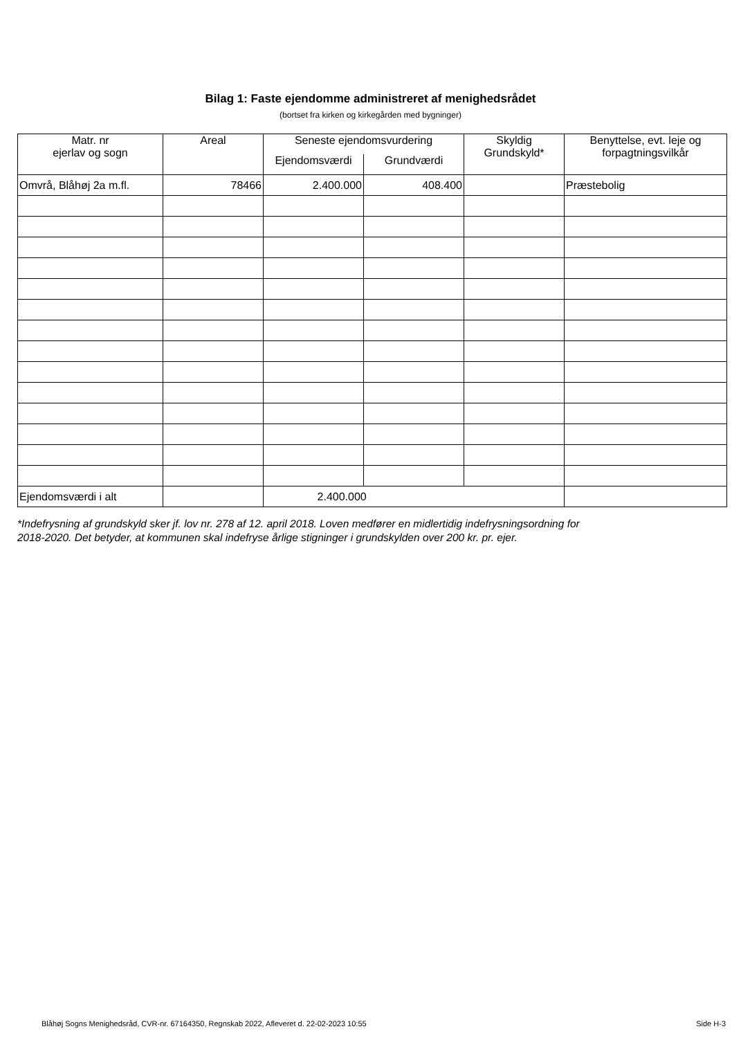Bilag 1: Faste ejendomme administreret af menighedsrådet
(bortset fra kirken og kirkegården med bygninger)
| Matr. nr ejerlav og sogn | Areal | Seneste ejendomsvurdering | | Skyldig Grundskyld* | Benyttelse, evt. leje og forpagtningsvilkår |
| --- | --- | --- | --- | --- | --- |
| | | Ejendomsværdi | Grundværdi | | |
| Omvrå, Blåhøj 2a m.fl. | 78466 | 2.400.000 | 408.400 | | Præstebolig |
| Ejendomsværdi i alt | | 2.400.000 | | | |
*Indefrysning af grundskyld sker jf. lov nr. 278 af 12. april 2018. Loven medfører en midlertidig indefrysningsordning for
2018-2020. Det betyder, at kommunen skal indefryse årlige stigninger i grundskylden over 200 kr. pr. ejer.
Blåhøj Sogns Menighedsråd, CVR-nr. 67164350, Regnskab 2022, Afleveret d. 22-02-2023 10:55 Side H-3